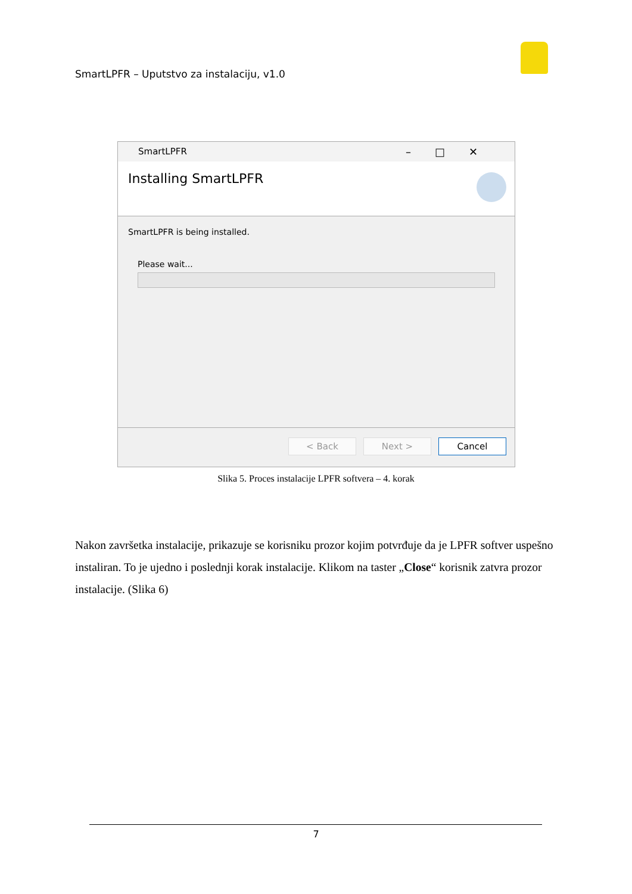SmartLPFR – Uputstvo za instalaciju, v1.0
SmartLPFR –□✕
Installing SmartLPFR
SmartLPFR is being installed.
Please wait...
< Back Next > Cancel
Slika 5. Proces instalacije LPFR softvera – 4. korak
Nakon završetka instalacije, prikazuje se korisniku prozor kojim potvrđuje da je LPFR softver uspešno instaliran. To je ujedno i poslednji korak instalacije. Klikom na taster „Close“ korisnik zatvra prozor instalacije. (Slika 6)
7